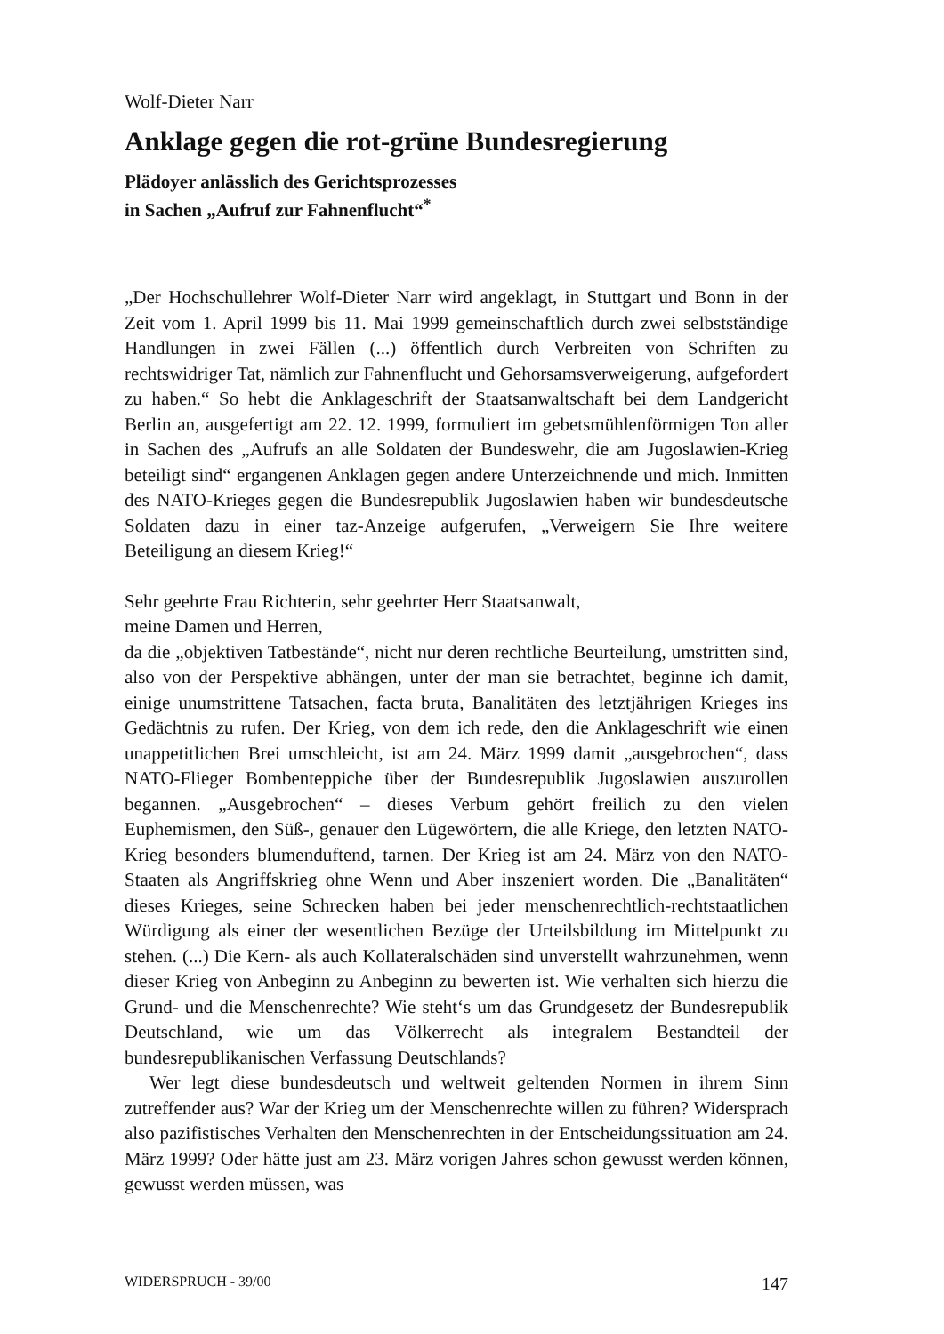Wolf-Dieter Narr
Anklage gegen die rot-grüne Bundesregierung
Plädoyer anlässlich des Gerichtsprozesses
in Sachen „Aufruf zur Fahnenflucht“<sup>*</sup>
„Der Hochschullehrer Wolf-Dieter Narr wird angeklagt, in Stuttgart und Bonn in der Zeit vom 1. April 1999 bis 11. Mai 1999 gemeinschaftlich durch zwei selbstständige Handlungen in zwei Fällen (...) öffentlich durch Verbreiten von Schriften zu rechtswidriger Tat, nämlich zur Fahnenflucht und Gehorsamsverweigerung, aufgefordert zu haben.“ So hebt die Anklageschrift der Staatsanwaltschaft bei dem Landgericht Berlin an, ausgefertigt am 22. 12. 1999, formuliert im gebetsmühlenförmigen Ton aller in Sachen des „Aufrufs an alle Soldaten der Bundeswehr, die am Jugoslawien-Krieg beteiligt sind“ ergangenen Anklagen gegen andere Unterzeichnende und mich. Inmitten des NATO-Krieges gegen die Bundesrepublik Jugoslawien haben wir bundesdeutsche Soldaten dazu in einer taz-Anzeige aufgerufen, „Verweigern Sie Ihre weitere Beteiligung an diesem Krieg!“
Sehr geehrte Frau Richterin, sehr geehrter Herr Staatsanwalt,
meine Damen und Herren,
da die „objektiven Tatbestände“, nicht nur deren rechtliche Beurteilung, umstritten sind, also von der Perspektive abhängen, unter der man sie betrachtet, beginne ich damit, einige unumstrittene Tatsachen, facta bruta, Banalitäten des letztjährigen Krieges ins Gedächtnis zu rufen. Der Krieg, von dem ich rede, den die Anklageschrift wie einen unappetitlichen Brei umschleicht, ist am 24. März 1999 damit „ausgebrochen“, dass NATO-Flieger Bombenteppiche über der Bundesrepublik Jugoslawien auszurollen begannen. „Ausgebrochen“ – dieses Verbum gehört freilich zu den vielen Euphemismen, den Süß-, genauer den Lügewörtern, die alle Kriege, den letzten NATO-Krieg besonders blumenduftend, tarnen. Der Krieg ist am 24. März von den NATO-Staaten als Angriffskrieg ohne Wenn und Aber inszeniert worden. Die „Banalitäten“ dieses Krieges, seine Schrecken haben bei jeder menschenrechtlich-rechtstaatlichen Würdigung als einer der wesentlichen Bezüge der Urteilsbildung im Mittelpunkt zu stehen. (...) Die Kern- als auch Kollateralschäden sind unverstellt wahrzunehmen, wenn dieser Krieg von Anbeginn zu Anbeginn zu bewerten ist. Wie verhalten sich hierzu die Grund- und die Menschenrechte? Wie steht‘s um das Grundgesetz der Bundesrepublik Deutschland, wie um das Völkerrecht als integralem Bestandteil der bundesrepublikanischen Verfassung Deutschlands?
Wer legt diese bundesdeutsch und weltweit geltenden Normen in ihrem Sinn zutreffender aus? War der Krieg um der Menschenrechte willen zu führen? Widersprach also pazifistisches Verhalten den Menschenrechten in der Entscheidungssituation am 24. März 1999? Oder hätte just am 23. März vorigen Jahres schon gewusst werden können, gewusst werden müssen, was
WIDERSPRUCH - 39/00 147